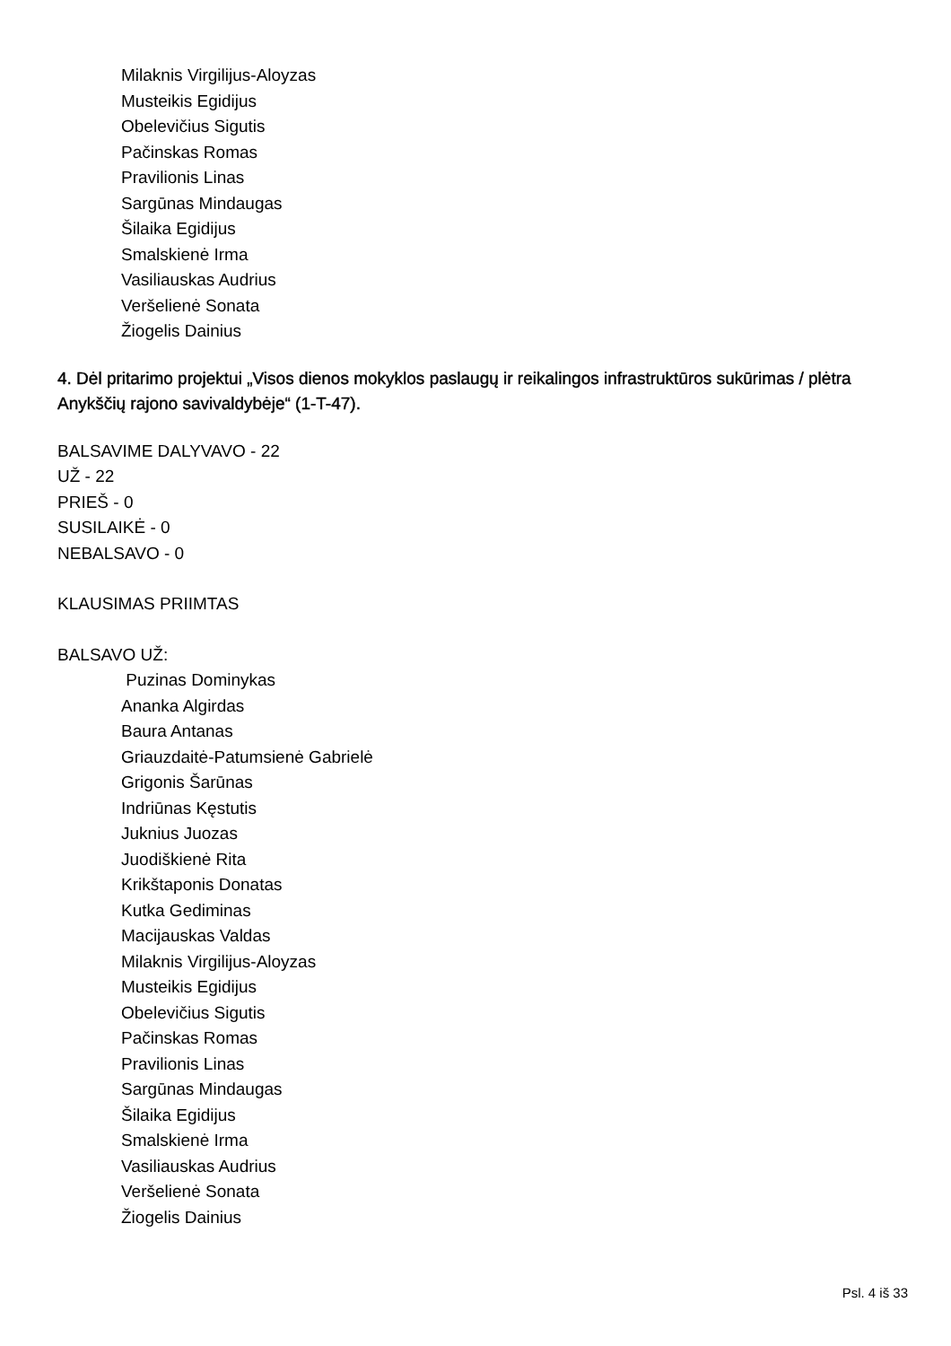Milaknis Virgilijus-Aloyzas
Musteikis Egidijus
Obelevičius Sigutis
Pačinskas Romas
Pravilionis Linas
Sargūnas Mindaugas
Šilaika Egidijus
Smalskienė Irma
Vasiliauskas Audrius
Veršelienė Sonata
Žiogelis Dainius
4. Dėl pritarimo projektui „Visos dienos mokyklos paslaugų ir reikalingos infrastruktūros sukūrimas / plėtra Anykščių rajono savivaldybėje“ (1-T-47).
BALSAVIME DALYVAVO - 22
UŽ - 22
PRIEŠ - 0
SUSILAIKĖ - 0
NEBALSAVO - 0
KLAUSIMAS PRIIMTAS
BALSAVO UŽ:
Puzinas Dominykas
Ananka Algirdas
Baura Antanas
Griauzdaitė-Patumsienė Gabrielė
Grigonis Šarūnas
Indriūnas Kęstutis
Juknius Juozas
Juodiškienė Rita
Krikštaponis Donatas
Kutka Gediminas
Macijauskas Valdas
Milaknis Virgilijus-Aloyzas
Musteikis Egidijus
Obelevičius Sigutis
Pačinskas Romas
Pravilionis Linas
Sargūnas Mindaugas
Šilaika Egidijus
Smalskienė Irma
Vasiliauskas Audrius
Veršelienė Sonata
Žiogelis Dainius
Psl. 4 iš 33